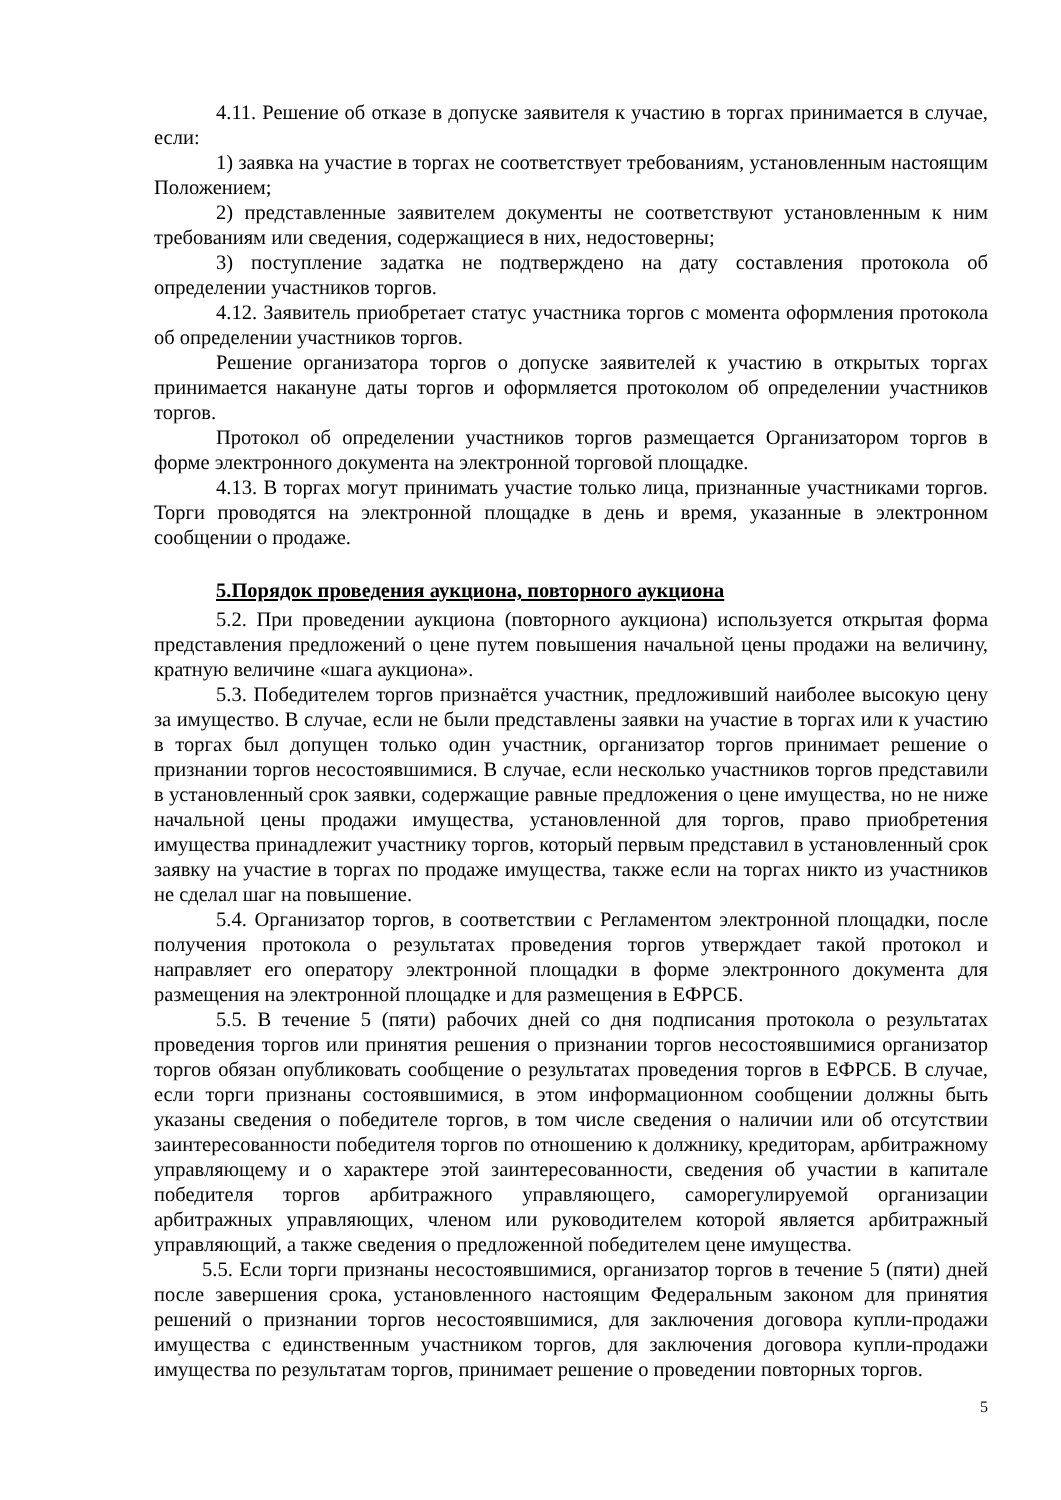4.11. Решение об отказе в допуске заявителя к участию в торгах принимается в случае, если:
1) заявка на участие в торгах не соответствует требованиям, установленным настоящим Положением;
2) представленные заявителем документы не соответствуют установленным к ним требованиям или сведения, содержащиеся в них, недостоверны;
3) поступление задатка не подтверждено на дату составления протокола об определении участников торгов.
4.12. Заявитель приобретает статус участника торгов с момента оформления протокола об определении участников торгов.
Решение организатора торгов о допуске заявителей к участию в открытых торгах принимается накануне даты торгов и оформляется протоколом об определении участников торгов.
Протокол об определении участников торгов размещается Организатором торгов в форме электронного документа на электронной торговой площадке.
4.13. В торгах могут принимать участие только лица, признанные участниками торгов. Торги проводятся на электронной площадке в день и время, указанные в электронном сообщении о продаже.
5.Порядок проведения аукциона, повторного аукциона
5.2. При проведении аукциона (повторного аукциона) используется открытая форма представления предложений о цене путем повышения начальной цены продажи на величину, кратную величине «шага аукциона».
5.3. Победителем торгов признаётся участник, предложивший наиболее высокую цену за имущество. В случае, если не были представлены заявки на участие в торгах или к участию в торгах был допущен только один участник, организатор торгов принимает решение о признании торгов несостоявшимися. В случае, если несколько участников торгов представили в установленный срок заявки, содержащие равные предложения о цене имущества, но не ниже начальной цены продажи имущества, установленной для торгов, право приобретения имущества принадлежит участнику торгов, который первым представил в установленный срок заявку на участие в торгах по продаже имущества, также если на торгах никто из участников не сделал шаг на повышение.
5.4. Организатор торгов, в соответствии с Регламентом электронной площадки, после получения протокола о результатах проведения торгов утверждает такой протокол и направляет его оператору электронной площадки в форме электронного документа для размещения на электронной площадке и для размещения в ЕФРСБ.
5.5. В течение 5 (пяти) рабочих дней со дня подписания протокола о результатах проведения торгов или принятия решения о признании торгов несостоявшимися организатор торгов обязан опубликовать сообщение о результатах проведения торгов в ЕФРСБ. В случае, если торги признаны состоявшимися, в этом информационном сообщении должны быть указаны сведения о победителе торгов, в том числе сведения о наличии или об отсутствии заинтересованности победителя торгов по отношению к должнику, кредиторам, арбитражному управляющему и о характере этой заинтересованности, сведения об участии в капитале победителя торгов арбитражного управляющего, саморегулируемой организации арбитражных управляющих, членом или руководителем которой является арбитражный управляющий, а также сведения о предложенной победителем цене имущества.
5.5. Если торги признаны несостоявшимися, организатор торгов в течение 5 (пяти) дней после завершения срока, установленного настоящим Федеральным законом для принятия решений о признании торгов несостоявшимися, для заключения договора купли-продажи имущества с единственным участником торгов, для заключения договора купли-продажи имущества по результатам торгов, принимает решение о проведении повторных торгов.
5